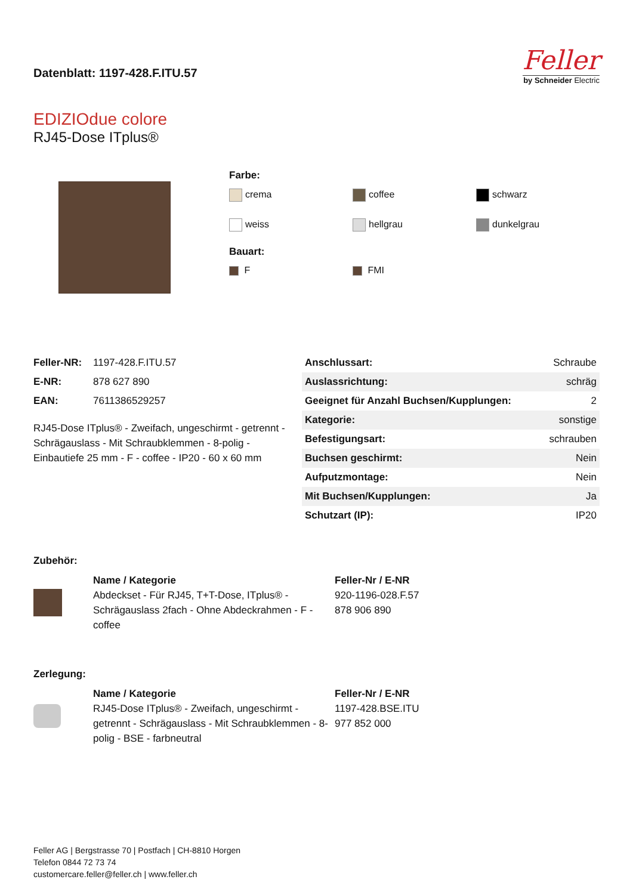Datenblatt: 1197-428.F.ITU.57
Feller
by Schneider Electric
EDIZIOdue colore
RJ45-Dose ITplus®
Farbe:
crema
coffee
schwarz
weiss
hellgrau
dunkelgrau
Bauart:
F
FMI
| Feller-NR: | 1197-428.F.ITU.57 |
| E-NR: | 878 627 890 |
| EAN: | 7611386529257 |
RJ45-Dose ITplus® - Zweifach, ungeschirmt - getrennt - Schrägauslass - Mit Schraubklemmen - 8-polig - Einbautiefe 25 mm - F - coffee - IP20 - 60 x 60 mm
| Anschlussart: | Schraube |
| Auslassrichtung: | schräg |
| Geeignet für Anzahl Buchsen/Kupplungen: | 2 |
| Kategorie: | sonstige |
| Befestigungsart: | schrauben |
| Buchsen geschirmt: | Nein |
| Aufputzmontage: | Nein |
| Mit Buchsen/Kupplungen: | Ja |
| Schutzart (IP): | IP20 |
Zubehör:
Name / Kategorie
Abdeckset - Für RJ45, T+T-Dose, ITplus® - Schrägauslass 2fach - Ohne Abdeckrahmen - F - coffee
Feller-Nr / E-NR
920-1196-028.F.57
878 906 890
Zerlegung:
Name / Kategorie
RJ45-Dose ITplus® - Zweifach, ungeschirmt - getrennt - Schrägauslass - Mit Schraubklemmen - 8-polig - BSE - farbneutral
Feller-Nr / E-NR
1197-428.BSE.ITU
977 852 000
Feller AG | Bergstrasse 70 | Postfach | CH-8810 Horgen
Telefon 0844 72 73 74
customercare.feller@feller.ch | www.feller.ch